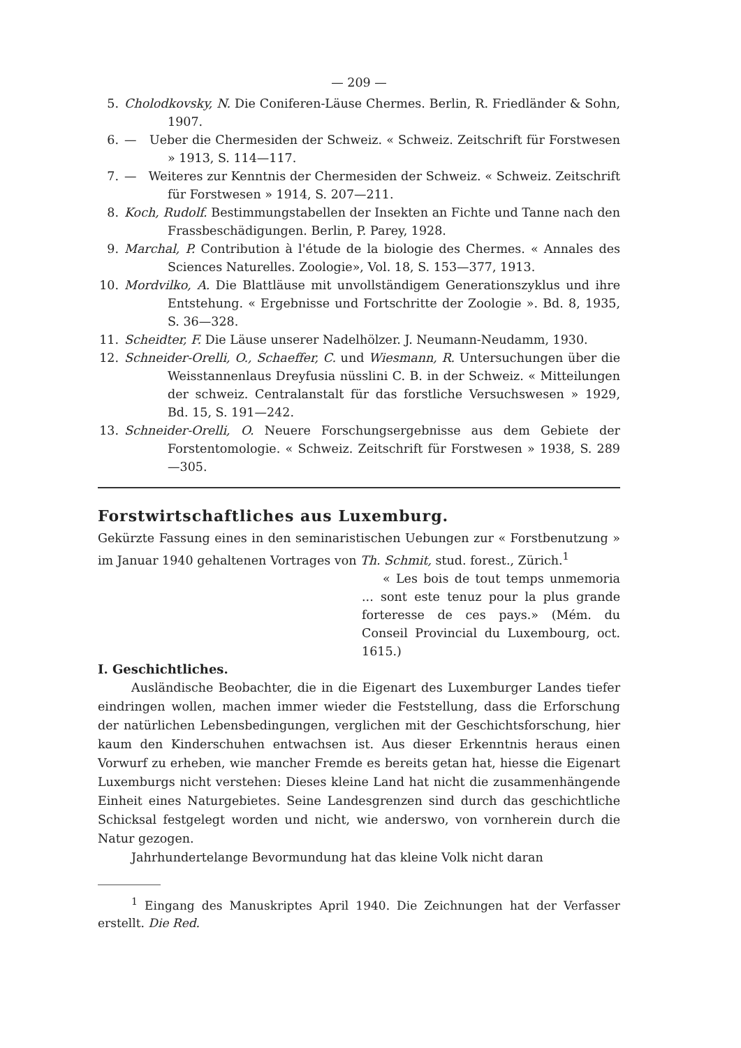— 209 —
5. Cholodkovsky, N. Die Coniferen-Läuse Chermes. Berlin, R. Friedländer & Sohn, 1907.
6. — Ueber die Chermesiden der Schweiz. « Schweiz. Zeitschrift für Forstwesen » 1913, S. 114—117.
7. — Weiteres zur Kenntnis der Chermesiden der Schweiz. « Schweiz. Zeitschrift für Forstwesen » 1914, S. 207—211.
8. Koch, Rudolf. Bestimmungstabellen der Insekten an Fichte und Tanne nach den Frassbeschädigungen. Berlin, P. Parey, 1928.
9. Marchal, P. Contribution à l'étude de la biologie des Chermes. « Annales des Sciences Naturelles. Zoologie», Vol. 18, S. 153—377, 1913.
10. Mordvilko, A. Die Blattläuse mit unvollständigem Generationszyklus und ihre Entstehung. « Ergebnisse und Fortschritte der Zoologie ». Bd. 8, 1935, S. 36—328.
11. Scheidter, F. Die Läuse unserer Nadelhölzer. J. Neumann-Neudamm, 1930.
12. Schneider-Orelli, O., Schaeffer, C. und Wiesmann, R. Untersuchungen über die Weisstannenlaus Dreyfusia nüsslini C. B. in der Schweiz. « Mitteilungen der schweiz. Centralanstalt für das forstliche Versuchswesen » 1929, Bd. 15, S. 191—242.
13. Schneider-Orelli, O. Neuere Forschungsergebnisse aus dem Gebiete der Forstentomologie. « Schweiz. Zeitschrift für Forstwesen » 1938, S. 289—305.
Forstwirtschaftliches aus Luxemburg.
Gekürzte Fassung eines in den seminaristischen Uebungen zur « Forstbenutzung » im Januar 1940 gehaltenen Vortrages von Th. Schmit, stud. forest., Zürich.<sup>1</sup>
« Les bois de tout temps unmemoria ... sont este tenuz pour la plus grande forteresse de ces pays.» (Mém. du Conseil Provincial du Luxembourg, oct. 1615.)
I. Geschichtliches.
Ausländische Beobachter, die in die Eigenart des Luxemburger Landes tiefer eindringen wollen, machen immer wieder die Feststellung, dass die Erforschung der natürlichen Lebensbedingungen, verglichen mit der Geschichtsforschung, hier kaum den Kinderschuhen entwachsen ist. Aus dieser Erkenntnis heraus einen Vorwurf zu erheben, wie mancher Fremde es bereits getan hat, hiesse die Eigenart Luxemburgs nicht verstehen: Dieses kleine Land hat nicht die zusammenhängende Einheit eines Naturgebietes. Seine Landesgrenzen sind durch das geschichtliche Schicksal festgelegt worden und nicht, wie anderswo, von vornherein durch die Natur gezogen.
Jahrhundertelange Bevormundung hat das kleine Volk nicht daran
<sup>1</sup> Eingang des Manuskriptes April 1940. Die Zeichnungen hat der Verfasser erstellt. Die Red.